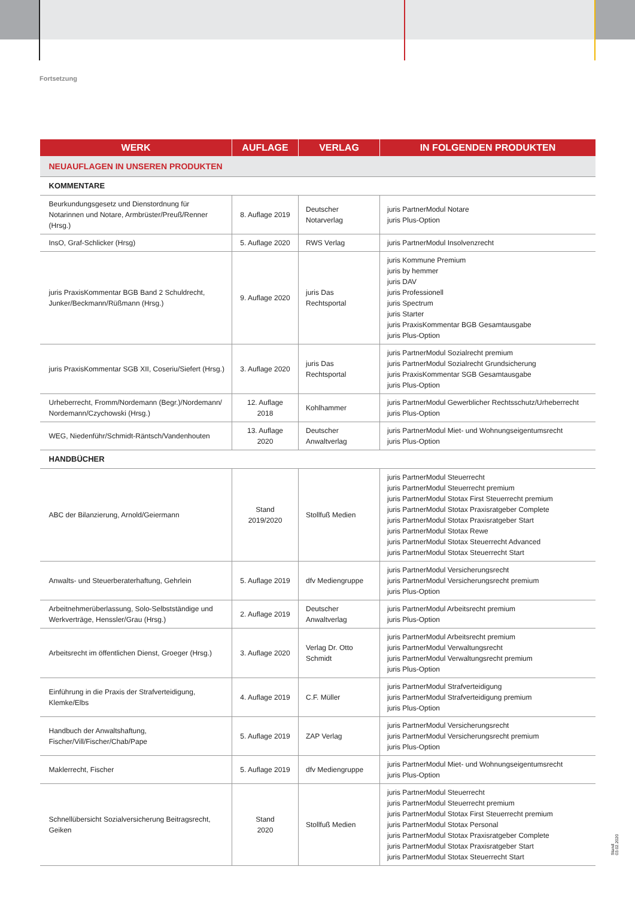Fortsetzung
| WERK | AUFLAGE | VERLAG | IN FOLGENDEN PRODUKTEN |
| --- | --- | --- | --- |
| NEUAUFLAGEN IN UNSEREN PRODUKTEN | | | |
| KOMMENTARE | | | |
| Beurkundungsgesetz und Dienstordnung für Notarinnen und Notare, Armbrüster/Preuß/Renner (Hrsg.) | 8. Auflage 2019 | Deutscher Notarverlag | juris PartnerModul Notare juris Plus-Option |
| InsO, Graf-Schlicker (Hrsg) | 5. Auflage 2020 | RWS Verlag | juris PartnerModul Insolvenzrecht |
| juris PraxisKommentar BGB Band 2 Schuldrecht, Junker/Beckmann/Rüßmann (Hrsg.) | 9. Auflage 2020 | juris Das Rechtsportal | juris Kommune Premium juris by hemmer juris DAV juris Professionell juris Spectrum juris Starter juris PraxisKommentar BGB Gesamtausgabe juris Plus-Option |
| juris PraxisKommentar SGB XII, Coseriu/Siefert (Hrsg.) | 3. Auflage 2020 | juris Das Rechtsportal | juris PartnerModul Sozialrecht premium juris PartnerModul Sozialrecht Grundsicherung juris PraxisKommentar SGB Gesamtausgabe juris Plus-Option |
| Urheberrecht, Fromm/Nordemann (Begr.)/Nordemann/ Nordemann/Czychowski (Hrsg.) | 12. Auflage 2018 | Kohlhammer | juris PartnerModul Gewerblicher Rechtsschutz/Urheberrecht juris Plus-Option |
| WEG, Niedenführ/Schmidt-Räntsch/Vandenhouten | 13. Auflage 2020 | Deutscher Anwaltverlag | juris PartnerModul Miet- und Wohnungseigentumsrecht juris Plus-Option |
| HANDBÜCHER | | | |
| ABC der Bilanzierung, Arnold/Geiermann | Stand 2019/2020 | Stollfuß Medien | juris PartnerModul Steuerrecht juris PartnerModul Steuerrecht premium juris PartnerModul Stotax First Steuerrecht premium juris PartnerModul Stotax Praxisratgeber Complete juris PartnerModul Stotax Praxisratgeber Start juris PartnerModul Stotax Rewe juris PartnerModul Stotax Steuerrecht Advanced juris PartnerModul Stotax Steuerrecht Start |
| Anwalts- und Steuerberaterhaftung, Gehrlein | 5. Auflage 2019 | dfv Mediengruppe | juris PartnerModul Versicherungsrecht juris PartnerModul Versicherungsrecht premium juris Plus-Option |
| Arbeitnehmerüberlassung, Solo-Selbstständige und Werkverträge, Henssler/Grau (Hrsg.) | 2. Auflage 2019 | Deutscher Anwaltverlag | juris PartnerModul Arbeitsrecht premium juris Plus-Option |
| Arbeitsrecht im öffentlichen Dienst, Groeger (Hrsg.) | 3. Auflage 2020 | Verlag Dr. Otto Schmidt | juris PartnerModul Arbeitsrecht premium juris PartnerModul Verwaltungsrecht juris PartnerModul Verwaltungsrecht premium juris Plus-Option |
| Einführung in die Praxis der Strafverteidigung, Klemke/Elbs | 4. Auflage 2019 | C.F. Müller | juris PartnerModul Strafverteidigung juris PartnerModul Strafverteidigung premium juris Plus-Option |
| Handbuch der Anwaltshaftung, Fischer/Vill/Fischer/Chab/Pape | 5. Auflage 2019 | ZAP Verlag | juris PartnerModul Versicherungsrecht juris PartnerModul Versicherungsrecht premium juris Plus-Option |
| Maklerrecht, Fischer | 5. Auflage 2019 | dfv Mediengruppe | juris PartnerModul Miet- und Wohnungseigentumsrecht juris Plus-Option |
| Schnellübersicht Sozialversicherung Beitragsrecht, Geiken | Stand 2020 | Stollfuß Medien | juris PartnerModul Steuerrecht juris PartnerModul Steuerrecht premium juris PartnerModul Stotax First Steuerrecht premium juris PartnerModul Stotax Personal juris PartnerModul Stotax Praxisratgeber Complete juris PartnerModul Stotax Praxisratgeber Start juris PartnerModul Stotax Steuerrecht Start |
Stand: 03.02.2020